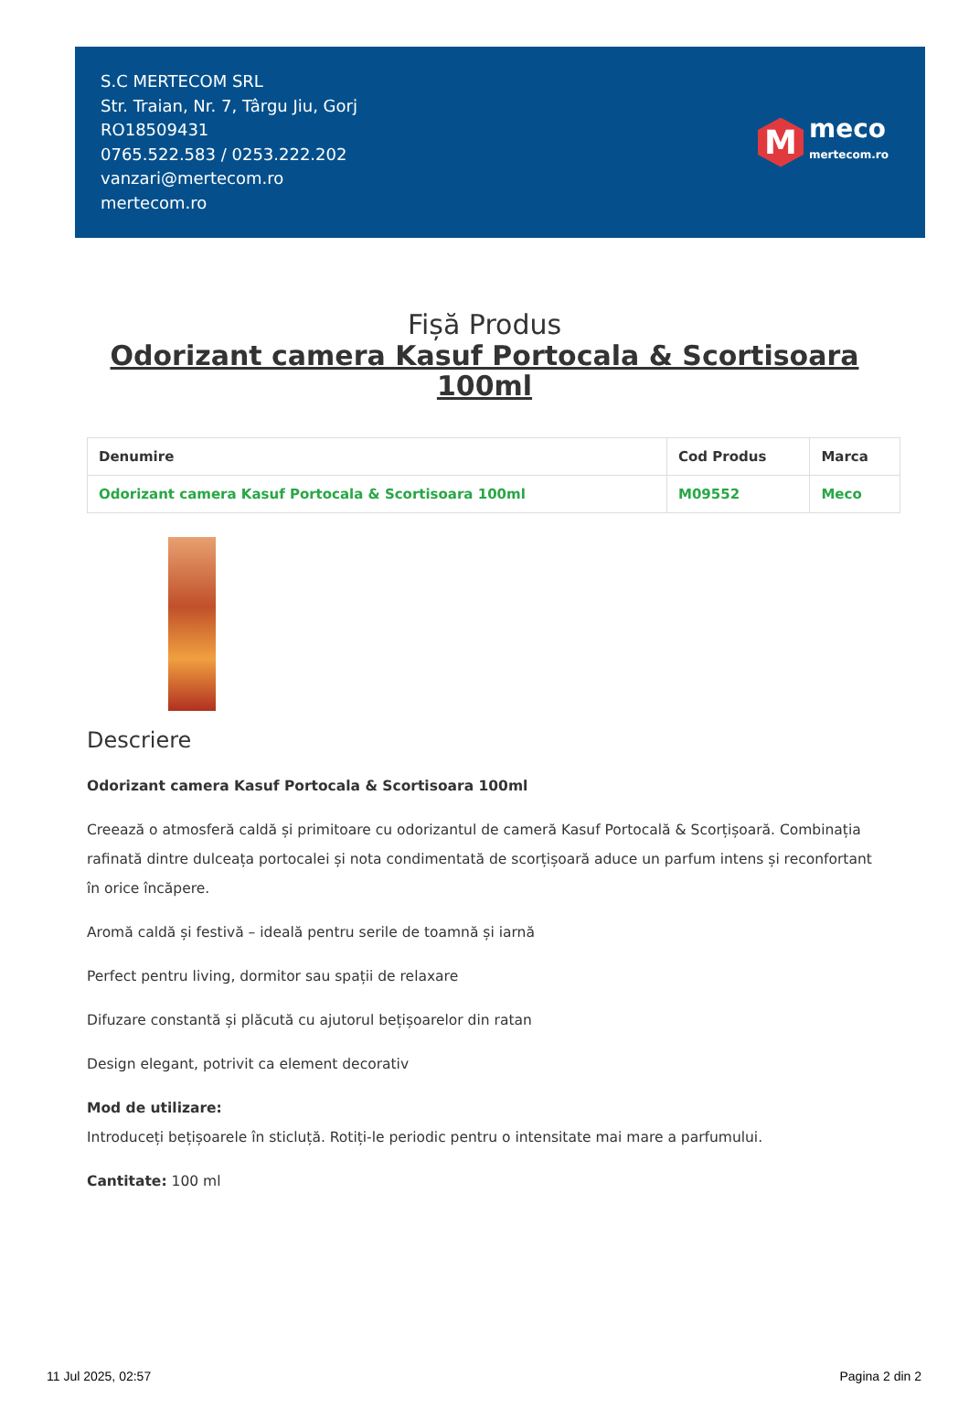S.C MERTECOM SRL
Str. Traian, Nr. 7, Târgu Jiu, Gorj
RO18509431
0765.522.583 / 0253.222.202
vanzari@mertecom.ro
mertecom.ro
M
meco
mertecom.ro
Fișă Produs
Odorizant camera Kasuf Portocala & Scortisoara 100ml
| Denumire | Cod Produs | Marca |
| --- | --- | --- |
| Odorizant camera Kasuf Portocala & Scortisoara 100ml | M09552 | Meco |
Descriere
Odorizant camera Kasuf Portocala & Scortisoara 100ml
Creează o atmosferă caldă și primitoare cu odorizantul de cameră Kasuf Portocală & Scorțișoară. Combinația rafinată dintre dulceața portocalei și nota condimentată de scorțișoară aduce un parfum intens și reconfortant în orice încăpere.
Aromă caldă și festivă – ideală pentru serile de toamnă și iarnă
Perfect pentru living, dormitor sau spații de relaxare
Difuzare constantă și plăcută cu ajutorul bețișoarelor din ratan
Design elegant, potrivit ca element decorativ
Mod de utilizare:
Introduceți bețișoarele în sticluță. Rotiți-le periodic pentru o intensitate mai mare a parfumului.
Cantitate: 100 ml
11 Jul 2025, 02:57 Pagina 2 din 2